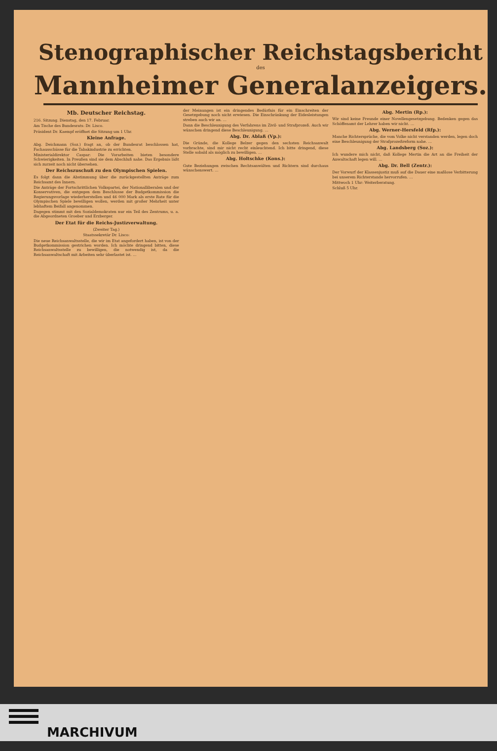Stenographischer Reichstagsbericht
des
Mannheimer Generalanzeigers.
Mb. Deutscher Reichstag.
216. Sitzung. Dienstag, den 17. Februar.
Am Tische des Bundesrats: Dr. Lisco.
Präsident Dr. Kaempf eröffnet die Sitzung um 1 Uhr.
Kleine Anfrage.
Abg. Deichmann (Soz.) fragt an, ob der Bundesrat beschlossen hat, Fachausschüsse für die Tabakindustrie zu errichten.
Ministerialdirektor Caspar: Die Vorarbeiten bieten besondere Schwierigkeiten. In Preußen sind sie dem Abschluß nahe. Das Ergebnis läßt sich zurzeit noch nicht übersehen.
Der Reichszuschuß zu den Olympischen Spielen.
Es folgt dann die Abstimmung über die zurückgestellten Anträge zum Reichsamt des Innern.
Die Anträge der Fortschrittlichen Volkspartei, der Nationalliberalen und der Konservativen, die entgegen dem Beschlusse der Budgetkommission die Regierungsvorlage wiederherstellen und 46 000 Mark als erste Rate für die Olympischen Spiele bewilligen wollen, werden mit großer Mehrheit unter lebhaftem Beifall angenommen.
Dagegen stimmt mit den Sozialdemokraten nur ein Teil des Zentrums, u. a. die Abgeordneten Groeber und Erzberger.
Der Etat für die Reichs-Justizverwaltung.
(Zweiter Tag.)
Staatssekretär Dr. Lisco:
Die neue Reichsanwaltsstelle, die wir im Etat angefordert haben, ist von der Budgetkommission gestrichen worden. Ich möchte dringend bitten, diese Reichsanwaltsstelle zu bewilligen, die notwendig ist, da die Reichsanwaltschaft mit Arbeiten sehr überlastet ist. …
der Meinungen ist ein dringendes Bedürfnis für ein Einschreiten der Gesetzgebung noch nicht erwiesen. Die Einschränkung der Eidesleistungen streben auch wir an. …
Dann die Beschleunigung des Verfahrens im Zivil- und Strafprozeß. Auch wir wünschen dringend diese Beschleunigung. …
Abg. Dr. Ablaß (Vp.):
Die Gründe, die Kollege Belzer gegen den sechsten Reichsanwalt vorbrachte, sind mir nicht recht einleuchtend. Ich bitte dringend, diese Stelle sobald als möglich zu bewilligen. …
Abg. Holtschke (Kons.):
Gute Beziehungen zwischen Rechtsanwälten und Richtern sind durchaus wünschenswert. …
Abg. Mertin (Rp.):
Wir sind keine Freunde einer Novellengesetzgebung. Bedenken gegen das Schöffenamt der Lehrer haben wir nicht. …
Abg. Werner-Hersfeld (Rfp.):
Manche Richtersprüche, die vom Volke nicht verstanden werden, legen doch eine Beschleunigung der Strafprozeßreform nahe. …
Abg. Landsberg (Soz.):
Ich wundere mich nicht, daß Kollege Mertin die Art an die Freiheit der Anwaltschaft legen will. …
Abg. Dr. Bell (Zentr.):
Der Vorwurf der Klassenjustiz muß auf die Dauer eine maßlose Verbitterung bei unserem Richterstande hervorrufen. …
Mittwoch 1 Uhr: Weiterberatung.
Schluß 5 Uhr.
MARCHIVUM